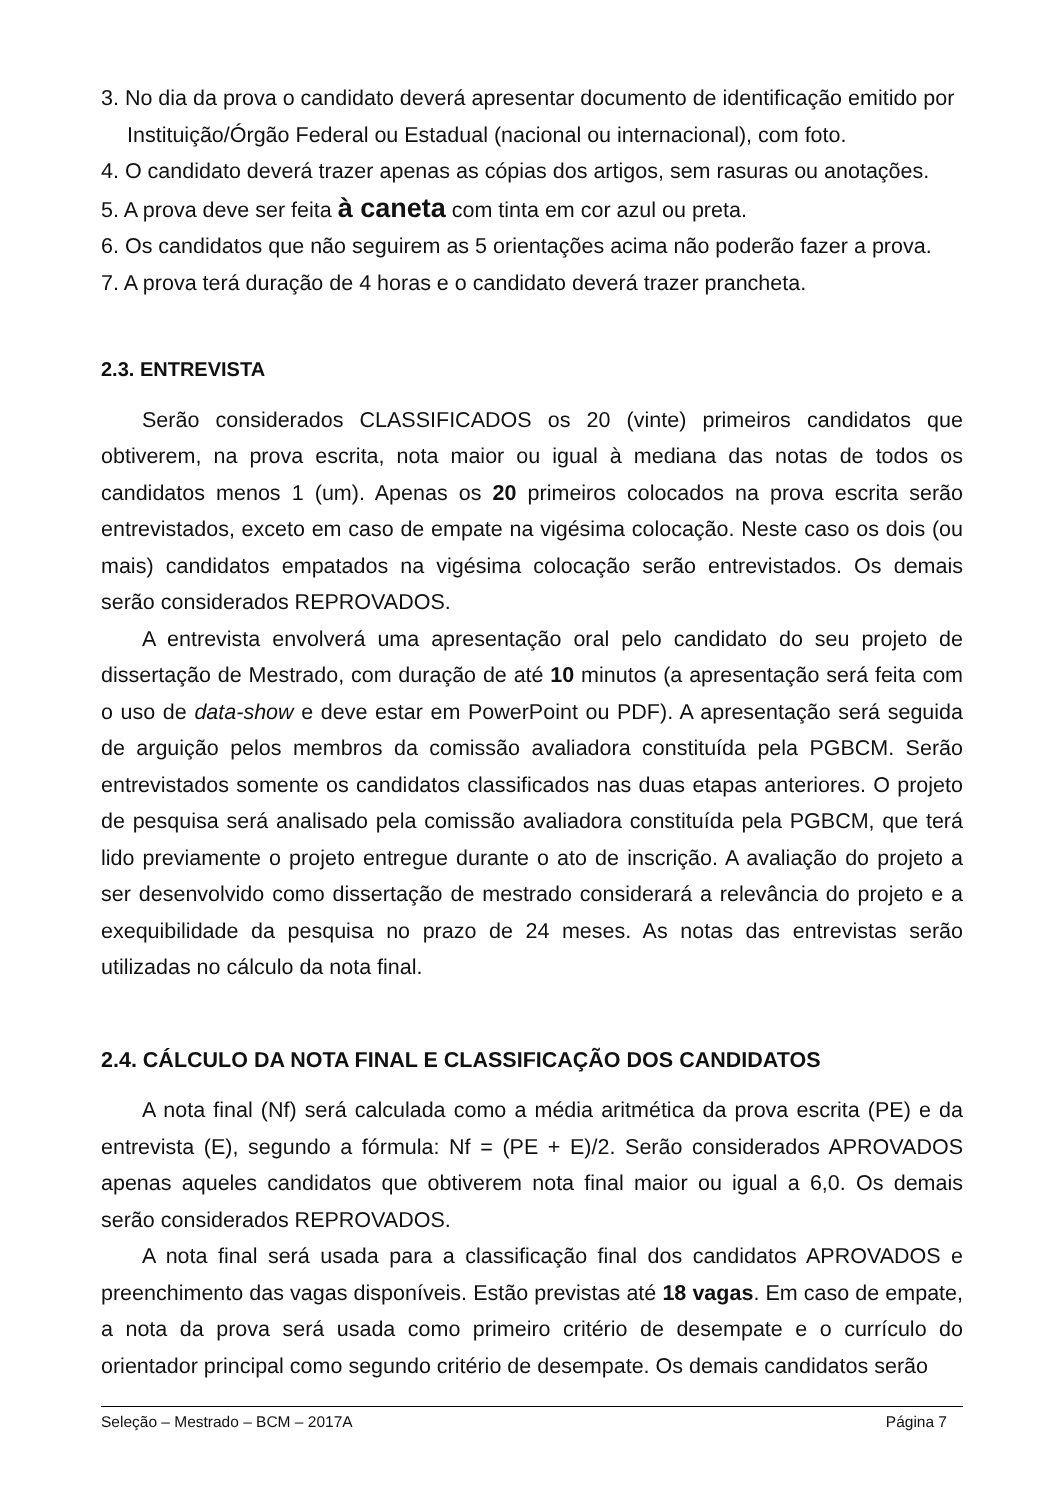3. No dia da prova o candidato deverá apresentar documento de identificação emitido por Instituição/Órgão Federal ou Estadual (nacional ou internacional), com foto.
4. O candidato deverá trazer apenas as cópias dos artigos, sem rasuras ou anotações.
5. A prova deve ser feita à caneta com tinta em cor azul ou preta.
6. Os candidatos que não seguirem as 5 orientações acima não poderão fazer a prova.
7. A prova terá duração de 4 horas e o candidato deverá trazer prancheta.
2.3. ENTREVISTA
Serão considerados CLASSIFICADOS os 20 (vinte) primeiros candidatos que obtiverem, na prova escrita, nota maior ou igual à mediana das notas de todos os candidatos menos 1 (um). Apenas os 20 primeiros colocados na prova escrita serão entrevistados, exceto em caso de empate na vigésima colocação. Neste caso os dois (ou mais) candidatos empatados na vigésima colocação serão entrevistados. Os demais serão considerados REPROVADOS.
A entrevista envolverá uma apresentação oral pelo candidato do seu projeto de dissertação de Mestrado, com duração de até 10 minutos (a apresentação será feita com o uso de data-show e deve estar em PowerPoint ou PDF). A apresentação será seguida de arguição pelos membros da comissão avaliadora constituída pela PGBCM. Serão entrevistados somente os candidatos classificados nas duas etapas anteriores. O projeto de pesquisa será analisado pela comissão avaliadora constituída pela PGBCM, que terá lido previamente o projeto entregue durante o ato de inscrição. A avaliação do projeto a ser desenvolvido como dissertação de mestrado considerará a relevância do projeto e a exequibilidade da pesquisa no prazo de 24 meses. As notas das entrevistas serão utilizadas no cálculo da nota final.
2.4. CÁLCULO DA NOTA FINAL E CLASSIFICAÇÃO DOS CANDIDATOS
A nota final (Nf) será calculada como a média aritmética da prova escrita (PE) e da entrevista (E), segundo a fórmula: Nf = (PE + E)/2. Serão considerados APROVADOS apenas aqueles candidatos que obtiverem nota final maior ou igual a 6,0. Os demais serão considerados REPROVADOS.
A nota final será usada para a classificação final dos candidatos APROVADOS e preenchimento das vagas disponíveis. Estão previstas até 18 vagas. Em caso de empate, a nota da prova será usada como primeiro critério de desempate e o currículo do orientador principal como segundo critério de desempate. Os demais candidatos serão
Seleção – Mestrado – BCM – 2017A Página 7